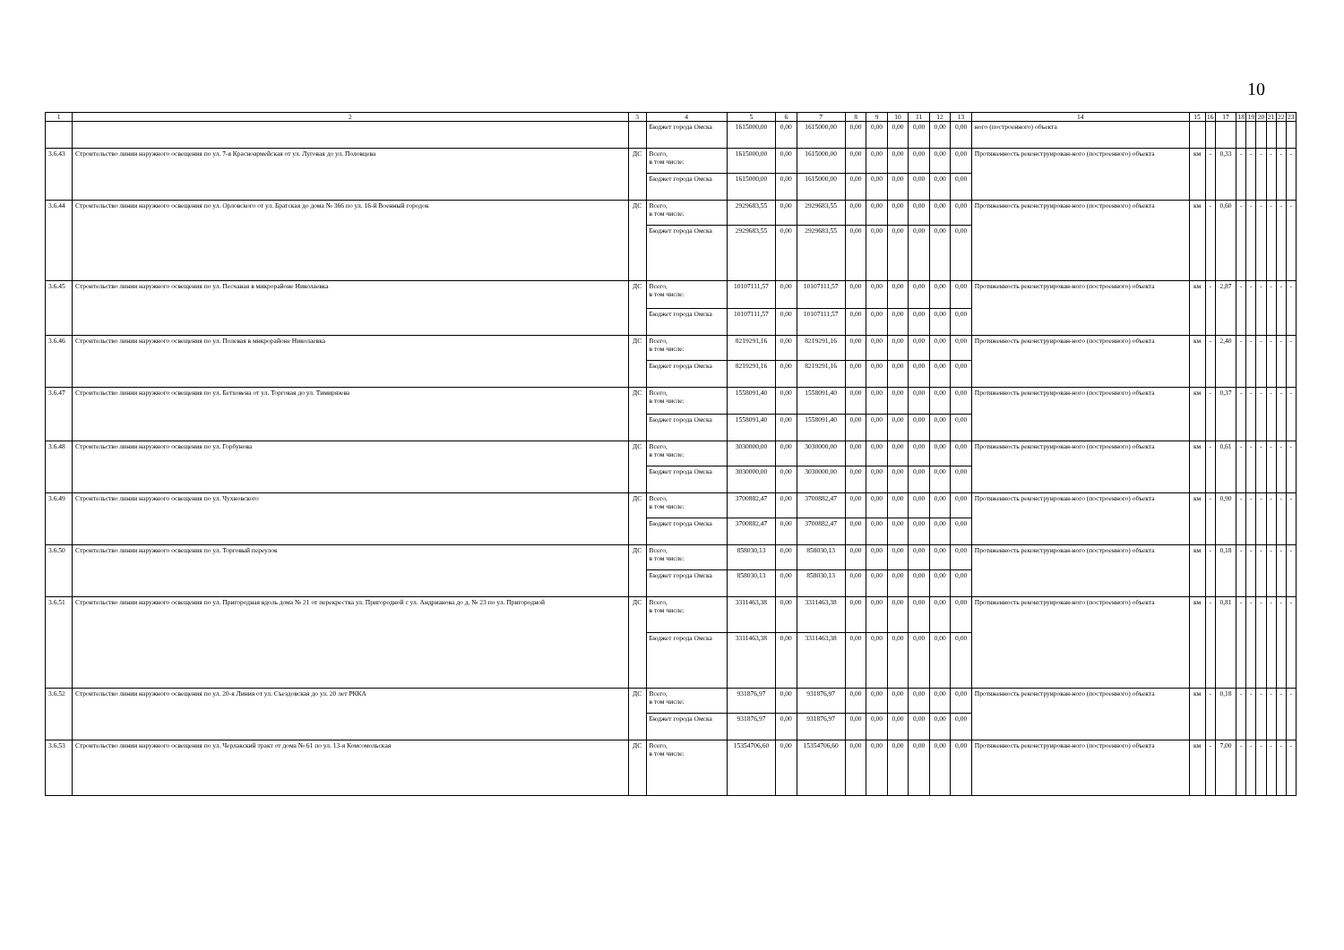10
| 1 | 2 | 3 | 4 | 5 | 6 | 7 | 8 | 9 | 10 | 11 | 12 | 13 | 14 | 15 | 16 | 17 | 18 | 19 | 20 | 21 | 22 | 23 |
| --- | --- | --- | --- | --- | --- | --- | --- | --- | --- | --- | --- | --- | --- | --- | --- | --- | --- | --- | --- | --- | --- | --- |
| | | | Бюджет города Омска | 1615000,00 | 0,00 | 1615000,00 | 0,00 | 0,00 | 0,00 | 0,00 | 0,00 | 0,00 | ного (построенного) объекта | | | | | | | | | |
| 3.6.43 | Строительство линии наружного освещения по ул. 7-я Красноармейская от ул. Луговая до ул. Половцева | ДС | Всего, в том числе: | 1615000,00 | 0,00 | 1615000,00 | 0,00 | 0,00 | 0,00 | 0,00 | 0,00 | 0,00 | Протяженность реконструирован-ного (построенного) объекта | км | - | 0,33 | - | - | - | - | - | - |
| | | | Бюджет города Омска | 1615000,00 | 0,00 | 1615000,00 | 0,00 | 0,00 | 0,00 | 0,00 | 0,00 | 0,00 | | | | | | | | | | |
| 3.6.44 | Строительство линии наружного освещения по ул. Орловского от ул. Братская до дома № 366 по ул. 16-й Военный городок | ДС | Всего, в том числе: | 2929683,55 | 0,00 | 2929683,55 | 0,00 | 0,00 | 0,00 | 0,00 | 0,00 | 0,00 | Протяженность реконструирован-ного (построенного) объекта | км | - | 0,60 | - | - | - | - | - | - |
| | | | Бюджет города Омска | 2929683,55 | 0,00 | 2929683,55 | 0,00 | 0,00 | 0,00 | 0,00 | 0,00 | 0,00 | | | | | | | | | | |
| 3.6.45 | Строительство линии наружного освещения по ул. Песчаная в микрорайоне Николаевка | ДС | Всего, в том числе: | 10107111,57 | 0,00 | 10107111,57 | 0,00 | 0,00 | 0,00 | 0,00 | 0,00 | 0,00 | Протяженность реконструирован-ного (построенного) объекта | км | - | 2,87 | - | - | - | - | - | - |
| | | | Бюджет города Омска | 10107111,57 | 0,00 | 10107111,57 | 0,00 | 0,00 | 0,00 | 0,00 | 0,00 | 0,00 | | | | | | | | | | |
| 3.6.46 | Строительство линии наружного освещения по ул. Полевая в микрорайоне Николаевка | ДС | Всего, в том числе: | 8219291,16 | 0,00 | 8219291,16 | 0,00 | 0,00 | 0,00 | 0,00 | 0,00 | 0,00 | Протяженность реконструирован-ного (построенного) объекта | км | - | 2,40 | - | - | - | - | - | - |
| | | | Бюджет города Омска | 8219291,16 | 0,00 | 8219291,16 | 0,00 | 0,00 | 0,00 | 0,00 | 0,00 | 0,00 | | | | | | | | | | |
| 3.6.47 | Строительство линии наружного освещения по ул. Бетховена от ул. Торговая до ул. Тимирязева | ДС | Всего, в том числе: | 1558091,40 | 0,00 | 1558091,40 | 0,00 | 0,00 | 0,00 | 0,00 | 0,00 | 0,00 | Протяженность реконструирован-ного (построенного) объекта | км | - | 0,37 | - | - | - | - | - | - |
| | | | Бюджет города Омска | 1558091,40 | 0,00 | 1558091,40 | 0,00 | 0,00 | 0,00 | 0,00 | 0,00 | 0,00 | | | | | | | | | | |
| 3.6.48 | Строительство линии наружного освещения по ул. Горбунова | ДС | Всего, в том числе: | 3030000,00 | 0,00 | 3030000,00 | 0,00 | 0,00 | 0,00 | 0,00 | 0,00 | 0,00 | Протяженность реконструирован-ного (построенного) объекта | км | - | 0,61 | - | - | - | - | - | - |
| | | | Бюджет города Омска | 3030000,00 | 0,00 | 3030000,00 | 0,00 | 0,00 | 0,00 | 0,00 | 0,00 | 0,00 | | | | | | | | | | |
| 3.6.49 | Строительство линии наружного освещения по ул. Чухновского | ДС | Всего, в том числе: | 3700882,47 | 0,00 | 3700882,47 | 0,00 | 0,00 | 0,00 | 0,00 | 0,00 | 0,00 | Протяженность реконструирован-ного (построенного) объекта | км | - | 0,90 | - | - | - | - | - | - |
| | | | Бюджет города Омска | 3700882,47 | 0,00 | 3700882,47 | 0,00 | 0,00 | 0,00 | 0,00 | 0,00 | 0,00 | | | | | | | | | | |
| 3.6.50 | Строительство линии наружного освещения по ул. Торговый переулок | ДС | Всего, в том числе: | 858030,13 | 0,00 | 858030,13 | 0,00 | 0,00 | 0,00 | 0,00 | 0,00 | 0,00 | Протяженность реконструирован-ного (построенного) объекта | км | - | 0,18 | - | - | - | - | - | - |
| | | | Бюджет города Омска | 858030,13 | 0,00 | 858030,13 | 0,00 | 0,00 | 0,00 | 0,00 | 0,00 | 0,00 | | | | | | | | | | |
| 3.6.51 | Строительство линии наружного освещения по ул. Пригородная вдоль дома № 21 от перекрестка ул. Пригородной с ул. Андрианова до д. № 23 по ул. Пригородной | ДС | Всего, в том числе: | 3311463,38 | 0,00 | 3311463,38 | 0,00 | 0,00 | 0,00 | 0,00 | 0,00 | 0,00 | Протяженность реконструирован-ного (построенного) объекта | км | - | 0,81 | - | - | - | - | - | - |
| | | | Бюджет города Омска | 3311463,38 | 0,00 | 3311463,38 | 0,00 | 0,00 | 0,00 | 0,00 | 0,00 | 0,00 | | | | | | | | | | |
| 3.6.52 | Строительство линии наружного освещения по ул. 20-я Линия от ул. Съездовская до ул. 20 лет РККА | ДС | Всего, в том числе: | 931876,97 | 0,00 | 931876,97 | 0,00 | 0,00 | 0,00 | 0,00 | 0,00 | 0,00 | Протяженность реконструирован-ного (построенного) объекта | км | - | 0,18 | - | - | - | - | - | - |
| | | | Бюджет города Омска | 931876,97 | 0,00 | 931876,97 | 0,00 | 0,00 | 0,00 | 0,00 | 0,00 | 0,00 | | | | | | | | | | |
| 3.6.53 | Строительство линии наружного освещения по ул. Черлакский тракт от дома № 61 по ул. 13-я Комсомольская | ДС | Всего, в том числе: | 15354706,60 | 0,00 | 15354706,60 | 0,00 | 0,00 | 0,00 | 0,00 | 0,00 | 0,00 | Протяженность реконструирован-ного (построенного) объекта | км | - | 7,00 | - | - | - | - | - | - |